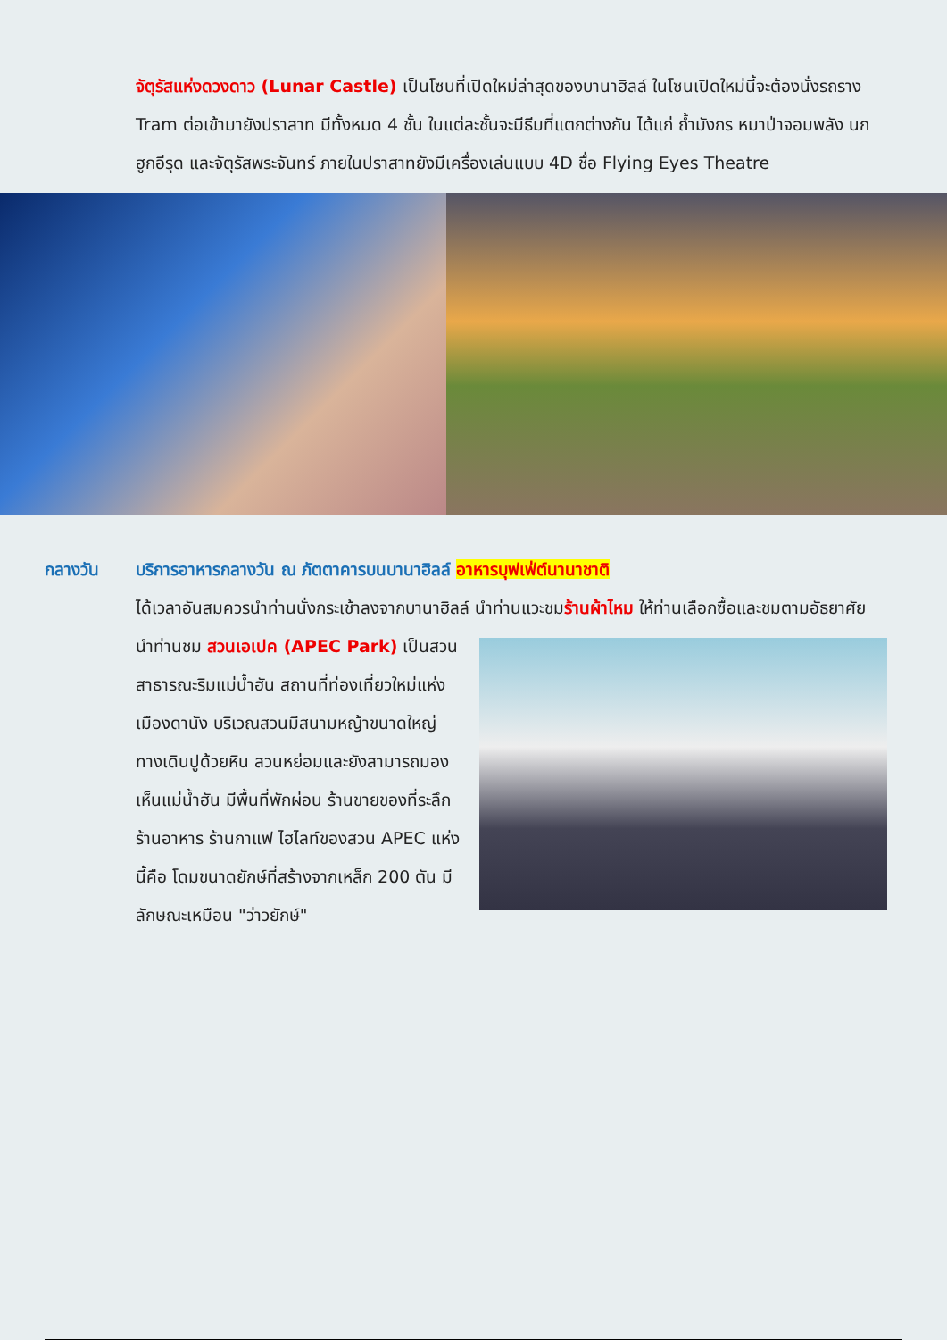จัตุรัสแห่งดวงดาว (Lunar Castle) เป็นโซนที่เปิดใหม่ล่าสุดของบานาฮิลล์ ในโซนเปิดใหม่นี้จะต้องนั่งรถราง Tram ต่อเข้ามายังปราสาท มีทั้งหมด 4 ชั้น ในแต่ละชั้นจะมีธีมที่แตกต่างกัน ได้แก่ ถ้ำมังกร หมาป่าจอมพลัง นกฮูกอีรุด และจัตุรัสพระจันทร์ ภายในปราสาทยังมีเครื่องเล่นแบบ 4D ชื่อ Flying Eyes Theatre
กลางวัน บริการอาหารกลางวัน ณ ภัตตาคารบนบานาฮิลล์ อาหารบุฟเฟ่ต์นานาชาติ
ได้เวลาอันสมควรนำท่านนั่งกระเช้าลงจากบานาฮิลล์ นำท่านแวะชมร้านผ้าไหม ให้ท่านเลือกซื้อและชมตามอัธยาศัย
นำท่านชม สวนเอเปค (APEC Park) เป็นสวนสาธารณะริมแม่น้ำฮัน สถานที่ท่องเที่ยวใหม่แห่งเมืองดานัง บริเวณสวนมีสนามหญ้าขนาดใหญ่ ทางเดินปูด้วยหิน สวนหย่อมและยังสามารถมองเห็นแม่น้ำฮัน มีพื้นที่พักผ่อน ร้านขายของที่ระลึก ร้านอาหาร ร้านกาแฟ ไฮไลท์ของสวน APEC แห่งนี้คือ โดมขนาดยักษ์ที่สร้างจากเหล็ก 200 ตัน มีลักษณะเหมือน "ว่าวยักษ์"